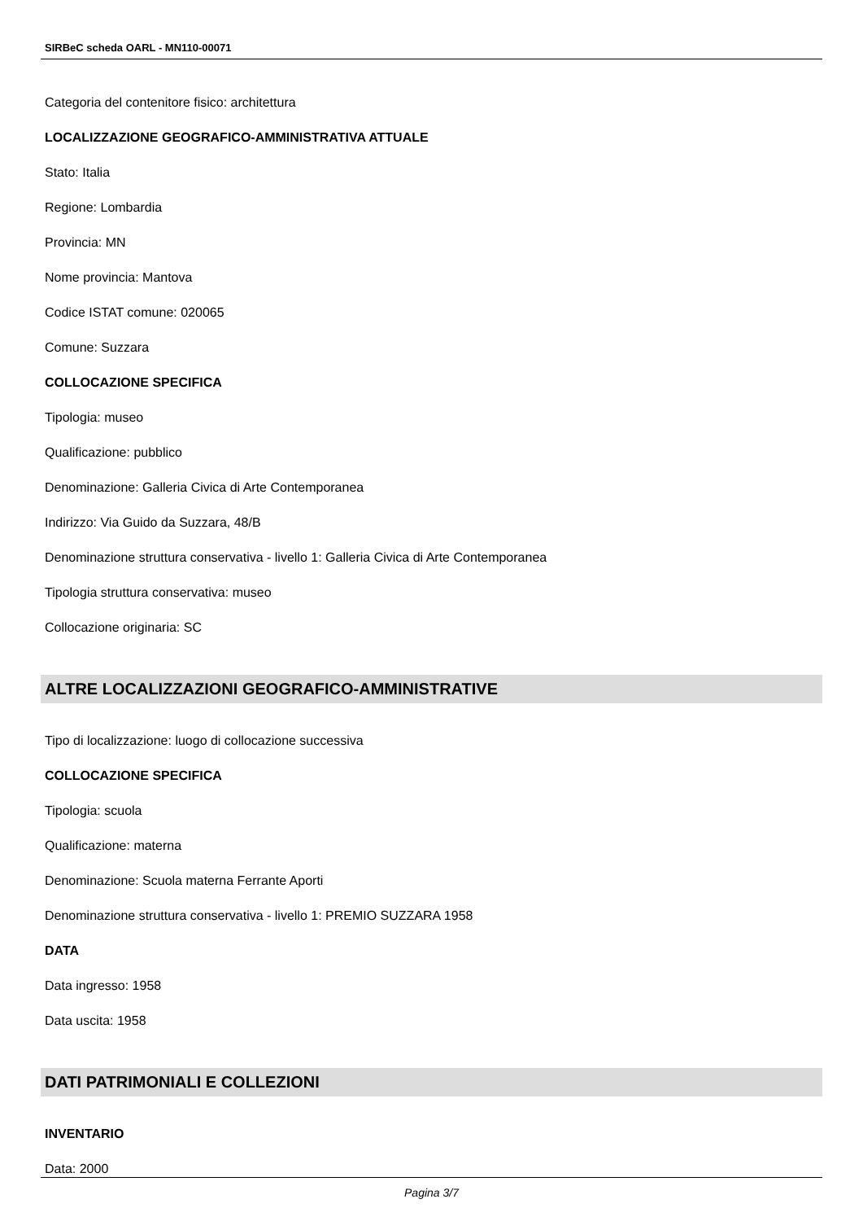SIRBeC scheda OARL - MN110-00071
Categoria del contenitore fisico: architettura
LOCALIZZAZIONE GEOGRAFICO-AMMINISTRATIVA ATTUALE
Stato: Italia
Regione: Lombardia
Provincia: MN
Nome provincia: Mantova
Codice ISTAT comune: 020065
Comune: Suzzara
COLLOCAZIONE SPECIFICA
Tipologia: museo
Qualificazione: pubblico
Denominazione: Galleria Civica di Arte Contemporanea
Indirizzo: Via Guido da Suzzara, 48/B
Denominazione struttura conservativa - livello 1: Galleria Civica di Arte Contemporanea
Tipologia struttura conservativa: museo
Collocazione originaria: SC
ALTRE LOCALIZZAZIONI GEOGRAFICO-AMMINISTRATIVE
Tipo di localizzazione: luogo di collocazione successiva
COLLOCAZIONE SPECIFICA
Tipologia: scuola
Qualificazione: materna
Denominazione: Scuola materna Ferrante Aporti
Denominazione struttura conservativa - livello 1: PREMIO SUZZARA 1958
DATA
Data ingresso: 1958
Data uscita: 1958
DATI PATRIMONIALI E COLLEZIONI
INVENTARIO
Data: 2000
Pagina 3/7